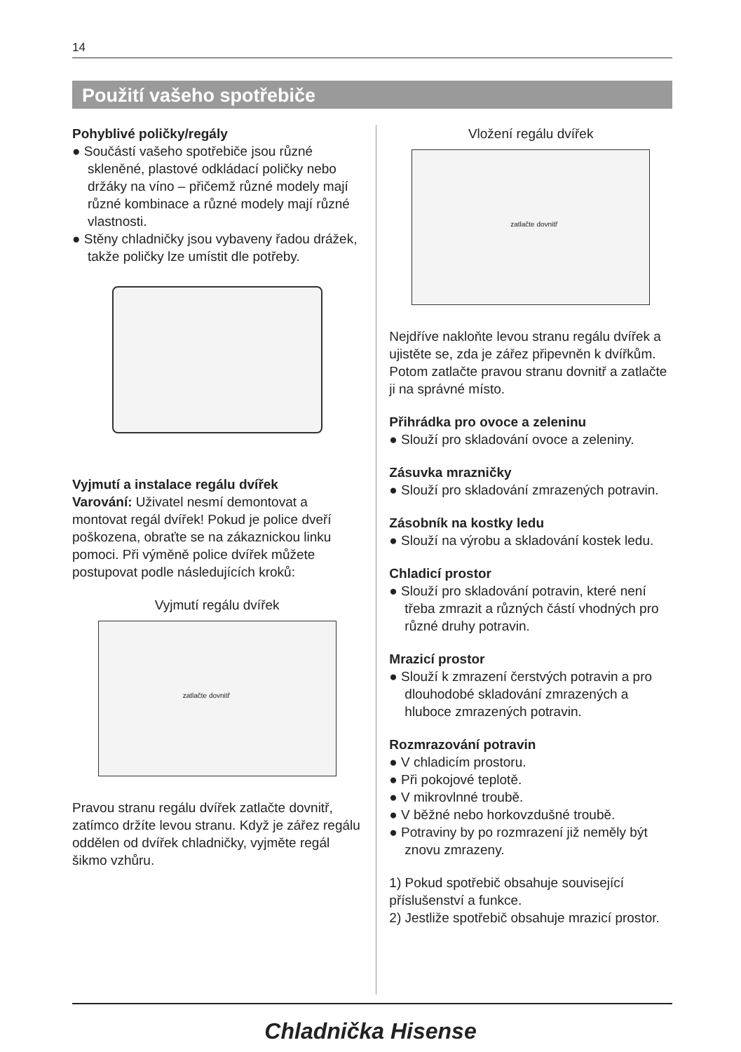14
Použití vašeho spotřebiče
Pohyblivé poličky/regály
● Součástí vašeho spotřebiče jsou různé skleněné, plastové odkládací poličky nebo držáky na víno – přičemž různé modely mají různé kombinace a různé modely mají různé vlastnosti.
● Stěny chladničky jsou vybaveny řadou drážek, takže poličky lze umístit dle potřeby.
Vyjmutí a instalace regálu dvířek
Varování: Uživatel nesmí demontovat a montovat regál dvířek! Pokud je police dveří poškozena, obraťte se na zákaznickou linku pomoci. Při výměně police dvířek můžete postupovat podle následujících kroků:
Vyjmutí regálu dvířek
zatlačte dovnitř
Pravou stranu regálu dvířek zatlačte dovnitř, zatímco držíte levou stranu. Když je zářez regálu oddělen od dvířek chladničky, vyjměte regál šikmo vzhůru.
Vložení regálu dvířek
zatlačte dovnitř
Nejdříve nakloňte levou stranu regálu dvířek a ujistěte se, zda je zářez připevněn k dvířkům. Potom zatlačte pravou stranu dovnitř a zatlačte ji na správné místo.
Přihrádka pro ovoce a zeleninu
● Slouží pro skladování ovoce a zeleniny.
Zásuvka mrazničky
● Slouží pro skladování zmrazených potravin.
Zásobník na kostky ledu
● Slouží na výrobu a skladování kostek ledu.
Chladicí prostor
● Slouží pro skladování potravin, které není třeba zmrazit a různých částí vhodných pro různé druhy potravin.
Mrazicí prostor
● Slouží k zmrazení čerstvých potravin a pro dlouhodobé skladování zmrazených a hluboce zmrazených potravin.
Rozmrazování potravin
● V chladicím prostoru.
● Při pokojové teplotě.
● V mikrovlnné troubě.
● V běžné nebo horkovzdušné troubě.
● Potraviny by po rozmrazení již neměly být znovu zmrazeny.
1) Pokud spotřebič obsahuje související příslušenství a funkce.
2) Jestliže spotřebič obsahuje mrazicí prostor.
Chladnička Hisense